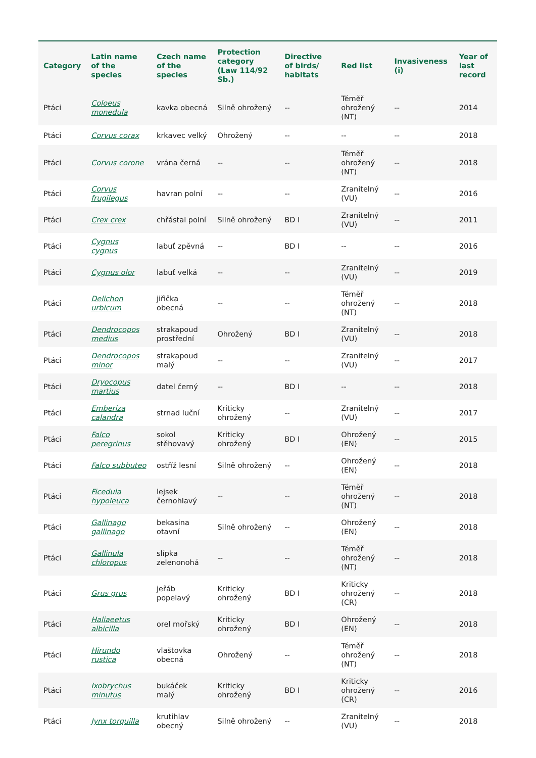| Category | Latin name of the species | Czech name of the species | Protection category (Law 114/92 Sb.) | Directive of birds/ habitats | Red list | Invasiveness (i) | Year of last record |
| --- | --- | --- | --- | --- | --- | --- | --- |
| Ptáci | Coloeus monedula | kavka obecná | Silně ohrožený | -- | Téměř ohrožený (NT) | -- | 2014 |
| Ptáci | Corvus corax | krkavec velký | Ohrožený | -- | -- | -- | 2018 |
| Ptáci | Corvus corone | vrána černá | -- | -- | Téměř ohrožený (NT) | -- | 2018 |
| Ptáci | Corvus frugilegus | havran polní | -- | -- | Zranitelný (VU) | -- | 2016 |
| Ptáci | Crex crex | chřástal polní | Silně ohrožený | BD I | Zranitelný (VU) | -- | 2011 |
| Ptáci | Cygnus cygnus | labuť zpěvná | -- | BD I | -- | -- | 2016 |
| Ptáci | Cygnus olor | labuť velká | -- | -- | Zranitelný (VU) | -- | 2019 |
| Ptáci | Delichon urbicum | jiřička obecná | -- | -- | Téměř ohrožený (NT) | -- | 2018 |
| Ptáci | Dendrocopos medius | strakapoud prostřední | Ohrožený | BD I | Zranitelný (VU) | -- | 2018 |
| Ptáci | Dendrocopos minor | strakapoud malý | -- | -- | Zranitelný (VU) | -- | 2017 |
| Ptáci | Dryocopus martius | datel černý | -- | BD I | -- | -- | 2018 |
| Ptáci | Emberiza calandra | strnad luční | Kriticky ohrožený | -- | Zranitelný (VU) | -- | 2017 |
| Ptáci | Falco peregrinus | sokol stěhovavý | Kriticky ohrožený | BD I | Ohrožený (EN) | -- | 2015 |
| Ptáci | Falco subbuteo | ostříž lesní | Silně ohrožený | -- | Ohrožený (EN) | -- | 2018 |
| Ptáci | Ficedula hypoleuca | lejsek černohlavý | -- | -- | Téměř ohrožený (NT) | -- | 2018 |
| Ptáci | Gallinago gallinago | bekasina otavní | Silně ohrožený | -- | Ohrožený (EN) | -- | 2018 |
| Ptáci | Gallinula chloropus | slípka zelenonohá | -- | -- | Téměř ohrožený (NT) | -- | 2018 |
| Ptáci | Grus grus | jeřáb popelavý | Kriticky ohrožený | BD I | Kriticky ohrožený (CR) | -- | 2018 |
| Ptáci | Haliaeetus albicilla | orel mořský | Kriticky ohrožený | BD I | Ohrožený (EN) | -- | 2018 |
| Ptáci | Hirundo rustica | vlaštovka obecná | Ohrožený | -- | Téměř ohrožený (NT) | -- | 2018 |
| Ptáci | Ixobrychus minutus | bukáček malý | Kriticky ohrožený | BD I | Kriticky ohrožený (CR) | -- | 2016 |
| Ptáci | Jynx torquilla | krutihlav obecný | Silně ohrožený | -- | Zranitelný (VU) | -- | 2018 |